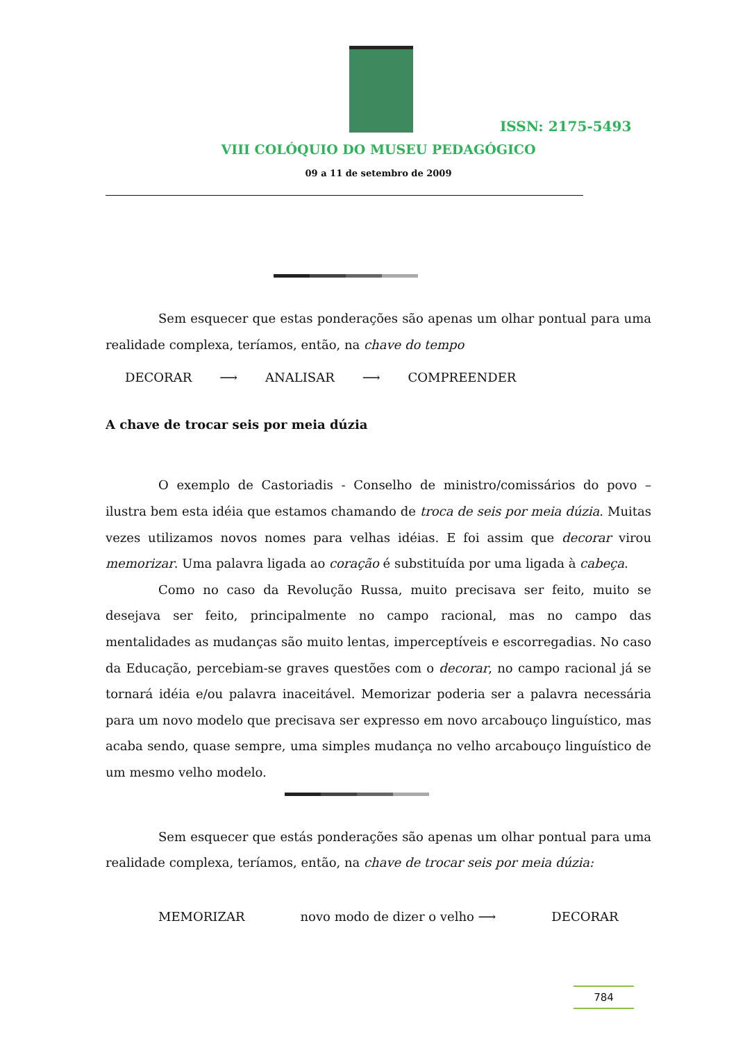ISSN: 2175-5493
VIII COLÓQUIO DO MUSEU PEDAGÓGICO
09 a 11 de setembro de 2009
Sem esquecer que estas ponderações são apenas um olhar pontual para uma realidade complexa, teríamos, então, na chave do tempo
DECORAR ⟶ ANALISAR ⟶ COMPREENDER
A chave de trocar seis por meia dúzia
O exemplo de Castoriadis - Conselho de ministro/comissários do povo – ilustra bem esta idéia que estamos chamando de troca de seis por meia dúzia. Muitas vezes utilizamos novos nomes para velhas idéias. E foi assim que decorar virou memorizar. Uma palavra ligada ao coração é substituída por uma ligada à cabeça.
Como no caso da Revolução Russa, muito precisava ser feito, muito se desejava ser feito, principalmente no campo racional, mas no campo das mentalidades as mudanças são muito lentas, imperceptíveis e escorregadias. No caso da Educação, percebiam-se graves questões com o decorar, no campo racional já se tornará idéia e/ou palavra inaceitável. Memorizar poderia ser a palavra necessária para um novo modelo que precisava ser expresso em novo arcabouço linguístico, mas acaba sendo, quase sempre, uma simples mudança no velho arcabouço linguístico de um mesmo velho modelo.
Sem esquecer que estás ponderações são apenas um olhar pontual para uma realidade complexa, teríamos, então, na chave de trocar seis por meia dúzia:
MEMORIZAR novo modo de dizer o velho ⟶ DECORAR
784